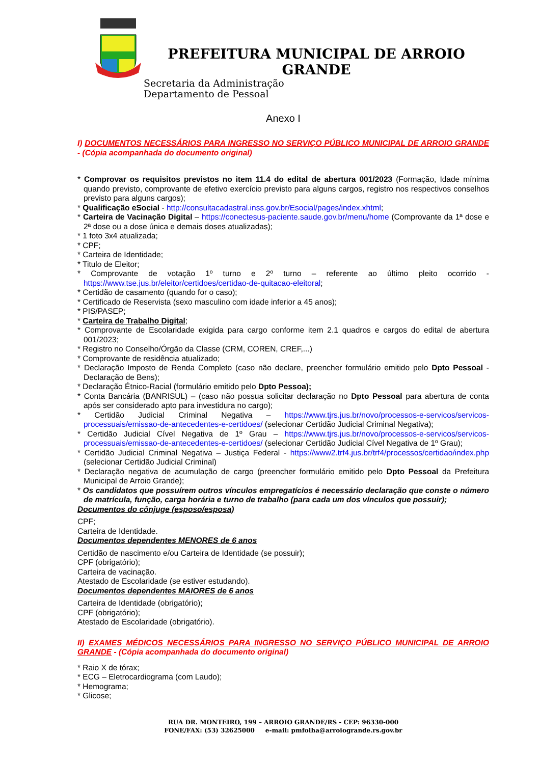PREFEITURA MUNICIPAL DE ARROIO GRANDE
Secretaria da Administração
Departamento de Pessoal
Anexo I
I) DOCUMENTOS NECESSÁRIOS PARA INGRESSO NO SERVIÇO PÚBLICO MUNICIPAL DE ARROIO GRANDE - (Cópia acompanhada do documento original)
* Comprovar os requisitos previstos no item 11.4 do edital de abertura 001/2023 (Formação, Idade mínima quando previsto, comprovante de efetivo exercício previsto para alguns cargos, registro nos respectivos conselhos previsto para alguns cargos);
* Qualificação eSocial - http://consultacadastral.inss.gov.br/Esocial/pages/index.xhtml;
* Carteira de Vacinação Digital – https://conectesus-paciente.saude.gov.br/menu/home (Comprovante da 1ª dose e 2ª dose ou a dose única e demais doses atualizadas);
* 1 foto 3x4 atualizada;
* CPF;
* Carteira de Identidade;
* Titulo de Eleitor;
* Comprovante de votação 1º turno e 2º turno – referente ao último pleito ocorrido - https://www.tse.jus.br/eleitor/certidoes/certidao-de-quitacao-eleitoral;
* Certidão de casamento (quando for o caso);
* Certificado de Reservista (sexo masculino com idade inferior a 45 anos);
* PIS/PASEP;
* Carteira de Trabalho Digital;
* Comprovante de Escolaridade exigida para cargo conforme item 2.1 quadros e cargos do edital de abertura 001/2023;
* Registro no Conselho/Órgão da Classe (CRM, COREN, CREF,...)
* Comprovante de residência atualizado;
* Declaração Imposto de Renda Completo (caso não declare, preencher formulário emitido pelo Dpto Pessoal - Declaração de Bens);
* Declaração Étnico-Racial (formulário emitido pelo Dpto Pessoa);
* Conta Bancária (BANRISUL) – (caso não possua solicitar declaração no Dpto Pessoal para abertura de conta após ser considerado apto para investidura no cargo);
* Certidão Judicial Criminal Negativa – https://www.tjrs.jus.br/novo/processos-e-servicos/servicos-processuais/emissao-de-antecedentes-e-certidoes/ (selecionar Certidão Judicial Criminal Negativa);
* Certidão Judicial Cível Negativa de 1º Grau – https://www.tjrs.jus.br/novo/processos-e-servicos/servicos-processuais/emissao-de-antecedentes-e-certidoes/ (selecionar Certidão Judicial Cível Negativa de 1º Grau);
* Certidão Judicial Criminal Negativa – Justiça Federal - https://www2.trf4.jus.br/trf4/processos/certidao/index.php (selecionar Certidão Judicial Criminal)
* Declaração negativa de acumulação de cargo (preencher formulário emitido pelo Dpto Pessoal da Prefeitura Municipal de Arroio Grande);
* Os candidatos que possuírem outros vínculos empregatícios é necessário declaração que conste o número de matrícula, função, carga horária e turno de trabalho (para cada um dos vínculos que possuir);
Documentos do cônjuge (esposo/esposa)
CPF;
Carteira de Identidade.
Documentos dependentes MENORES de 6 anos
Certidão de nascimento e/ou Carteira de Identidade (se possuir);
CPF (obrigatório);
Carteira de vacinação.
Atestado de Escolaridade (se estiver estudando).
Documentos dependentes MAIORES de 6 anos
Carteira de Identidade (obrigatório);
CPF (obrigatório);
Atestado de Escolaridade (obrigatório).
II) EXAMES MÉDICOS NECESSÁRIOS PARA INGRESSO NO SERVIÇO PÚBLICO MUNICIPAL DE ARROIO GRANDE - (Cópia acompanhada do documento original)
* Raio X de tórax;
* ECG – Eletrocardiograma (com Laudo);
* Hemograma;
* Glicose;
RUA DR. MONTEIRO, 199 – ARROIO GRANDE/RS - CEP: 96330-000
FONE/FAX: (53) 32625000 e-mail: pmfolha@arroiogrande.rs.gov.br